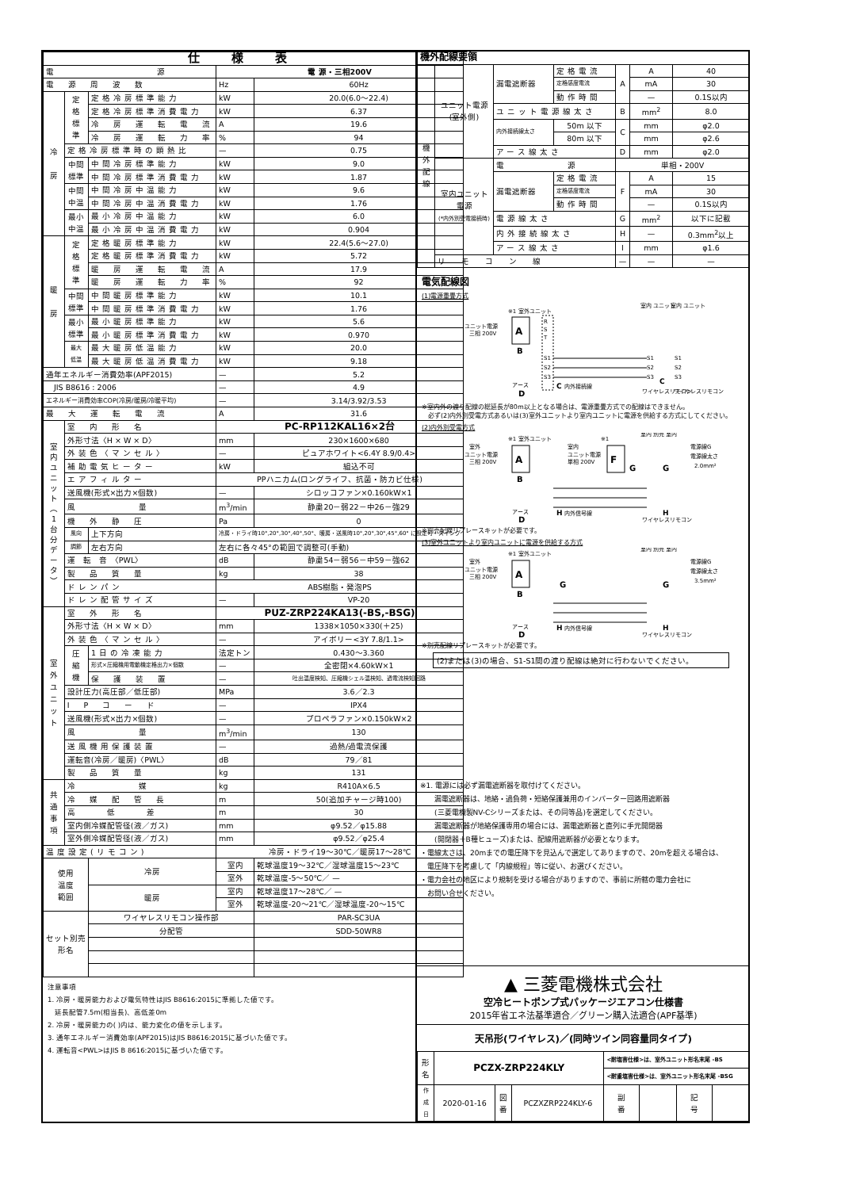| 仕様表 | | | | |
| 電 源 | | | 電 源・三相200V | |
| 電 源 周 波 数 | | | Hz | 60Hz |
| 冷 房 | 定 格 標 準 | 定格冷房標準能力 | kW | 20.0(6.0～22.4) |
| | | 定格冷房標準消費電力 | kW | 6.37 |
| | | 冷 房 運 転 電 流 | A | 19.6 |
| | | 冷 房 運 転 力 率 | % | 94 |
| | 定格冷房標準時の顕熱比 | | — | 0.75 |
| | 中間 標準 | 中間冷房標準能力 | kW | 9.0 |
| | | 中間冷房標準消費電力 | kW | 1.87 |
| | 中間 中温 | 中間冷房中温能力 | kW | 9.6 |
| | | 中間冷房中温消費電力 | kW | 1.76 |
| | 最小 中温 | 最小冷房中温能力 | kW | 6.0 |
| | | 最小冷房中温消費電力 | kW | 0.904 |
| 暖 房 | 定 格 標 準 | 定格暖房標準能力 | kW | 22.4(5.6～27.0) |
| | | 定格暖房標準消費電力 | kW | 5.72 |
| | | 暖 房 運 転 電 流 | A | 17.9 |
| | | 暖 房 運 転 力 率 | % | 92 |
| | 中間 標準 | 中間暖房標準能力 | kW | 10.1 |
| | | 中間暖房標準消費電力 | kW | 1.76 |
| | 最小 標準 | 最小暖房標準能力 | kW | 5.6 |
| | | 最小暖房標準消費電力 | kW | 0.970 |
| | 最大 低温 | 最大暖房低温能力 | kW | 20.0 |
| | | 最大暖房低温消費電力 | kW | 9.18 |
| 通年エネルギー消費効率(APF2015) | | | — | 5.2 |
| JIS B8616 : 2006 | | | — | 4.9 |
| エネルギー消費効率COP(冷房/暖房/冷暖平均) | | | — | 3.14/3.92/3.53 |
| 最 大 運 転 電 流 | | | A | 31.6 |
| 室 内 ユ ニ ッ ト ︵ 1 台 分 デ ー タ ︶ | 室 内 形 名 | | PC-RP112KAL16×2台 | |
| | 外形寸法〈H × W × D〉 | | mm | 230×1600×680 |
| | 外装色〈マンセル〉 | | — | ピュアホワイト<6.4Y 8.9/0.4> |
| | 補助電気ヒーター | | kW | 組込不可 |
| | エアフィルター | | PPハニカム(ロングライフ、抗菌・防カビ仕様) | |
| | 送風機(形式×出力×個数) | | — | シロッコファン×0.160kW×1 |
| | 風 量 | | m<sup>3</sup>/min | 静粛20－弱22－中26－強29 |
| | 機 外 静 圧 | | Pa | 0 |
| | 風向 | 上下方向 | 冷房・ドライ時10°,20°,30°,40°,50°、暖房・送風時10°,20°,30°,45°,60° に設定可・スイング | |
| | 調節 | 左右方向 | 左右に各々45°の範囲で調整可(手動) | |
| | 運 転 音 〈PWL〉 | | dB | 静粛54－弱56－中59－強62 |
| | 製 品 質 量 | | kg | 38 |
| | ドレンパン | | ABS樹脂・発泡PS | |
| | ドレン配管サイズ | | — | VP-20 |
| 室 外 ユ ニ ッ ト | 室 外 形 名 | | PUZ-ZRP224KA13(-BS,-BSG) | |
| | 外形寸法〈H × W × D〉 | | mm | 1338×1050×330(＋25) |
| | 外装色〈マンセル〉 | | — | アイボリー<3Y 7.8/1.1> |
| | 圧 縮 機 | 1日の冷凍能力 | 法定トン | 0.430～3.360 |
| | | 形式×圧縮機用電動機定格出力×個数 | — | 全密閉×4.60kW×1 |
| | | 保 護 装 置 | — | 吐出温度検知、圧縮機シェル温検知、過電流検知回路 |
| | 設計圧力(高圧部／低圧部) | | MPa | 3.6／2.3 |
| | I P コ ー ド | | — | IPX4 |
| | 送風機(形式×出力×個数) | | — | プロペラファン×0.150kW×2 |
| | 風 量 | | m<sup>3</sup>/min | 130 |
| | 送風機用保護装置 | | — | 過熱/過電流保護 |
| | 運転音(冷房／暖房)〈PWL〉 | | dB | 79／81 |
| | 製 品 質 量 | | kg | 131 |
| 共 通 事 項 | 冷 媒 | | kg | R410A×6.5 |
| | 冷 媒 配 管 長 | | m | 50(追加チャージ時100) |
| | 高 低 差 | | m | 30 |
| | 室内側冷媒配管径(液／ガス) | | mm | φ9.52／φ15.88 |
| | 室外側冷媒配管径(液／ガス) | | mm | φ9.52／φ25.4 |
| 温度設定(リモコン) | | | 冷房・ドライ19～30℃／暖房17～28℃ | |
| 使用 温度 範囲 | | 冷房 | 室内 | 乾球温度19～32℃／湿球温度15～23℃ |
| | | | 室外 | 乾球温度-5～50℃／ — |
| | | 暖房 | 室内 | 乾球温度17～28℃／ — |
| | | | 室外 | 乾球温度-20～21℃／湿球温度-20～15℃ |
| セット別売 形名 | | ワイヤレスリモコン操作部 | | PAR-SC3UA |
| | | 分配管 | | SDD-50WR8 |
注意事項
1. 冷房・暖房能力および電気特性はJIS B8616:2015に準拠した値です。
　延長配管7.5m(相当長)、高低差0m
2. 冷房・暖房能力の( )内は、能力変化の値を示します。
3. 通年エネルギー消費効率(APF2015)はJIS B8616:2015に基づいた値です。
4. 運転音<PWL>はJIS B 8616:2015に基づいた値です。
| 機外配線要領 | | | | | | |
| 機 外 配 線 | ユニット電源 (室外側) | 漏電遮断器 | 定格電流 | A | A | 40 |
| | | | 定格感度電流 | | mA | 30 |
| | | | 動作時間 | | — | 0.1S以内 |
| | | ユニット電源線太さ | | B | mm<sup>2</sup> | 8.0 |
| | | 内外接続線太さ | 50m 以下 | C | mm | φ2.0 |
| | | | 80m 以下 | | mm | φ2.6 |
| | | アース線太さ | | D | mm | φ2.0 |
| | 室内ユニット 電源 (*内外別受電接続時) | 電 源 | | 単相・200V | | |
| | | 漏電遮断器 | 定格電流 | F | A | 15 |
| | | | 定格感度電流 | | mA | 30 |
| | | | 動作時間 | | — | 0.1S以内 |
| | | 電源線太さ | | G | mm<sup>2</sup> | 以下に記載 |
| | | 内外接続線太さ | | H | — | 0.3mm<sup>2</sup>以上 |
| | | アース線太さ | | I | mm | φ1.6 |
| | リ モ コ ン 線 | | | — | — | — |
電気配線図
(1)電源重畳方式
ユニット電源
三相 200V
A
※1 室外ユニット
B
R
S
T
S1
S2
S3
C
内外接続線
アース
D
室内 ユニット
室内 ユニット
S1
S2
S3
S1
S2
S3
C
ワイヤレスリモコン
ワイヤレスリモコン
※室内外の渡り配線の総延長が80m以上となる場合は、電源重畳方式での配線はできません。
　必ず(2)内外別受電方式あるいは(3)室外ユニットより室内ユニットに電源を供給する方式にしてください。
(2)内外別受電方式
室外
ユニット電源
三相 200V
A
※1 室外ユニット
B
室内
ユニット電源
単相 200V
※1
F
G
G
室内 別売 室内
電源線G
電源線太さ
2.0mm²
H
内外信号線
H
アース
D
ワイヤレスリモコン
※別売配線リプレースキットが必要です。
(3)室外ユニットより室内ユニットに電源を供給する方式
室外
ユニット電源
三相 200V
A
※1 室外ユニット
B
G
G
室内 別売 室内
電源線G
電源線太さ
3.5mm²
H
内外信号線
H
アース
D
ワイヤレスリモコン
※別売配線リプレースキットが必要です。
(2)または(3)の場合、S1-S1間の渡り配線は絶対に行わないでください。
※1. 電源には必ず漏電遮断器を取付けてください。
　　漏電遮断器は、地絡・過負荷・短絡保護兼用のインバーター回路用遮断器
　　(三菱電機製NV-Cシリーズまたは、その同等品)を選定してください。
　　漏電遮断器が地絡保護専用の場合には、漏電遮断器と直列に手元開閉器
　　(開閉器＋B種ヒューズ)または、配線用遮断器が必要となります。
・電線太さは、20mまでの電圧降下を見込んで選定してありますので、20mを超える場合は、
　電圧降下を考慮して「内線規程」等に従い、お選びください。
・電力会社の地区により規制を受ける場合がありますので、事前に所轄の電力会社に
　お問い合せください。
▲ 三菱電機株式会社
空冷ヒートポンプ式パッケージエアコン仕様書
2015年省エネ法基準適合／グリーン購入法適合(APF基準)
天吊形(ワイヤレス)／(同時ツイン同容量同タイプ)
| 形 名 | PCZX-ZRP224KLY | | | <耐塩害仕様>は、室外ユニット形名末尾 -BS | | | |
| | | | | <耐重塩害仕様>は、室外ユニット形名末尾 -BSG | | | |
| 作 成 日 | 2020-01-16 | 図 番 | PCZXZRP224KLY-6 | 副 番 | | 記 号 | |